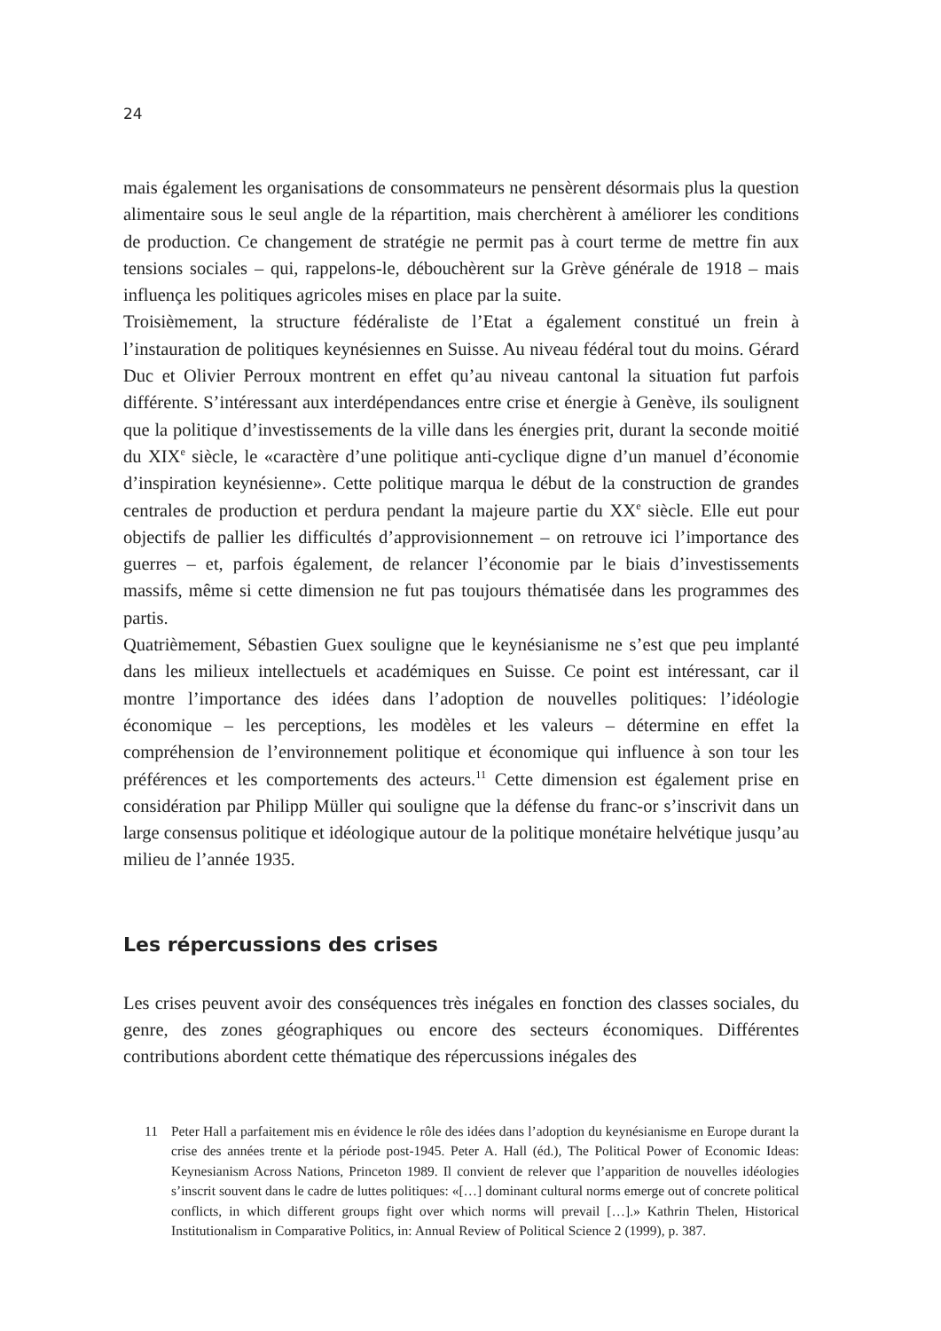24
mais également les organisations de consommateurs ne pensèrent désormais plus la question alimentaire sous le seul angle de la répartition, mais cherchèrent à améliorer les conditions de production. Ce changement de stratégie ne permit pas à court terme de mettre fin aux tensions sociales – qui, rappelons-le, débouchèrent sur la Grève générale de 1918 – mais influença les politiques agricoles mises en place par la suite.
Troisièmement, la structure fédéraliste de l’Etat a également constitué un frein à l’instauration de politiques keynésiennes en Suisse. Au niveau fédéral tout du moins. Gérard Duc et Olivier Perroux montrent en effet qu’au niveau cantonal la situation fut parfois différente. S’intéressant aux interdépendances entre crise et énergie à Genève, ils soulignent que la politique d’investissements de la ville dans les énergies prit, durant la seconde moitié du XIX<sup>e</sup> siècle, le «caractère d’une politique anti-cyclique digne d’un manuel d’économie d’inspiration keynésienne». Cette politique marqua le début de la construction de grandes centrales de production et perdura pendant la majeure partie du XX<sup>e</sup> siècle. Elle eut pour objectifs de pallier les difficultés d’approvisionnement – on retrouve ici l’importance des guerres – et, parfois également, de relancer l’économie par le biais d’investissements massifs, même si cette dimension ne fut pas toujours thématisée dans les programmes des partis.
Quatrièmement, Sébastien Guex souligne que le keynésianisme ne s’est que peu implanté dans les milieux intellectuels et académiques en Suisse. Ce point est intéressant, car il montre l’importance des idées dans l’adoption de nouvelles politiques: l’idéologie économique – les perceptions, les modèles et les valeurs – détermine en effet la compréhension de l’environnement politique et économique qui influence à son tour les préférences et les comportements des acteurs.<sup>11</sup> Cette dimension est également prise en considération par Philipp Müller qui souligne que la défense du franc-or s’inscrivit dans un large consensus politique et idéologique autour de la politique monétaire helvétique jusqu’au milieu de l’année 1935.
Les répercussions des crises
Les crises peuvent avoir des conséquences très inégales en fonction des classes sociales, du genre, des zones géographiques ou encore des secteurs économiques. Différentes contributions abordent cette thématique des répercussions inégales des
11 Peter Hall a parfaitement mis en évidence le rôle des idées dans l’adoption du keynésianisme en Europe durant la crise des années trente et la période post-1945. Peter A. Hall (éd.), The Political Power of Economic Ideas: Keynesianism Across Nations, Princeton 1989. Il convient de relever que l’apparition de nouvelles idéologies s’inscrit souvent dans le cadre de luttes politiques: «[…] dominant cultural norms emerge out of concrete political conflicts, in which different groups fight over which norms will prevail […].» Kathrin Thelen, Historical Institutionalism in Comparative Politics, in: Annual Review of Political Science 2 (1999), p. 387.